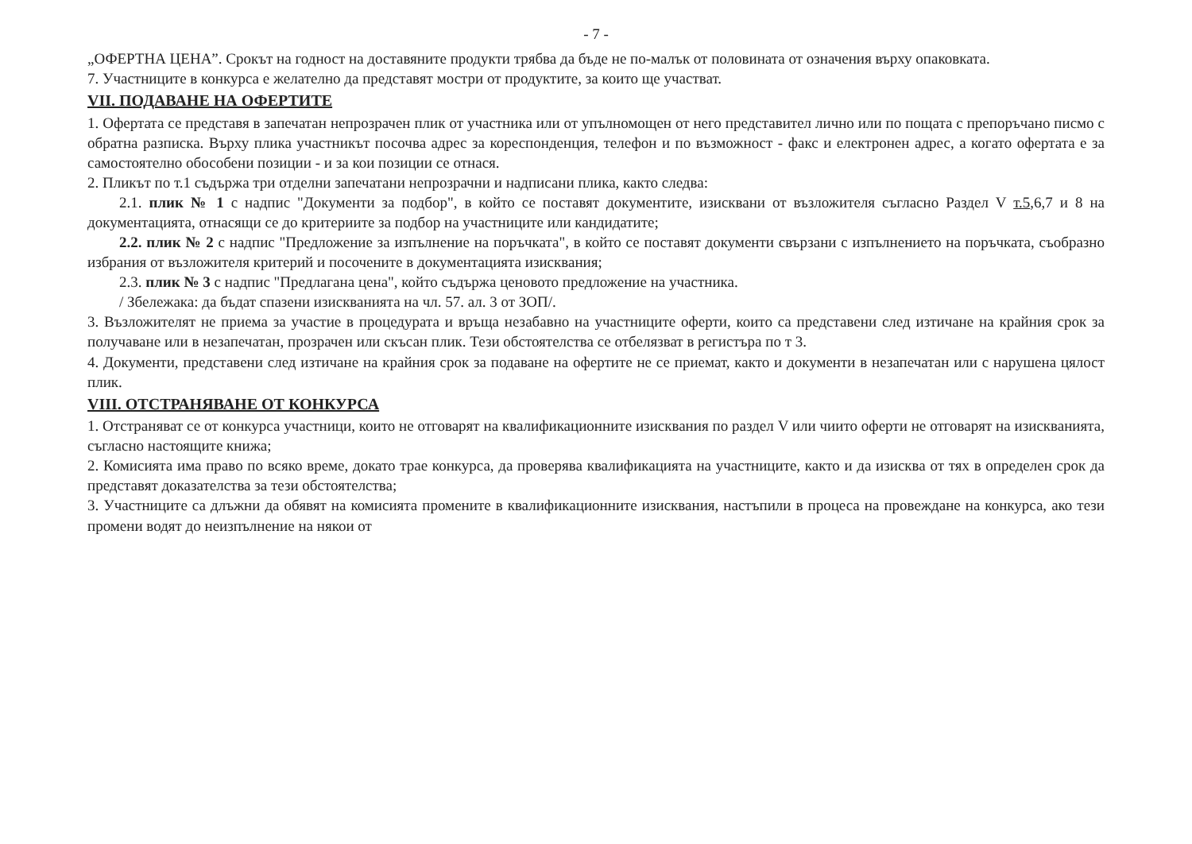- 7 -
„ОФЕРТНА ЦЕНА”. Срокът на годност на доставяните продукти трябва да бъде не по-малък от половината от означения върху опаковката.
7. Участниците в конкурса е желателно да представят мостри от продуктите, за които ще участват.
VII. ПОДАВАНЕ НА ОФЕРТИТЕ
1. Офертата се представя в запечатан непрозрачен плик от участника или от упълномощен от него представител лично или по пощата с препоръчано писмо с обратна разписка. Върху плика участникът посочва адрес за кореспонденция, телефон и по възможност - факс и електронен адрес, а когато офертата е за самостоятелно обособени позиции - и за кои позиции се отнася.
2. Пликът по т.1 съдържа три отделни запечатани непрозрачни и надписани плика, както следва:
2.1. плик № 1 с надпис "Документи за подбор", в който се поставят документите, изисквани от възложителя съгласно Раздел V т.5,6,7 и 8 на документацията, отнасящи се до критериите за подбор на участниците или кандидатите;
2.2. плик № 2 с надпис "Предложение за изпълнение на поръчката", в който се поставят документи свързани с изпълнението на поръчката, съобразно избрания от възложителя критерий и посочените в документацията изисквания;
2.3. плик № 3 с надпис "Предлагана цена", който съдържа ценовото предложение на участника.
/ Збележака: да бъдат спазени изискванията на чл. 57. ал. 3 от ЗОП/.
3. Възложителят не приема за участие в процедурата и връща незабавно на участниците оферти, които са представени след изтичане на крайния срок за получаване или в незапечатан, прозрачен или скъсан плик. Тези обстоятелства се отбелязват в регистъра по т 3.
4. Документи, представени след изтичане на крайния срок за подаване на офертите не се приемат, както и документи в незапечатан или с нарушена цялост плик.
VIII. ОТСТРАНЯВАНЕ ОТ КОНКУРСА
1. Отстраняват се от конкурса участници, които не отговарят на квалификационните изисквания по раздел V или чиито оферти не отговарят на изискванията, съгласно настоящите книжа;
2. Комисията има право по всяко време, докато трае конкурса, да проверява квалификацията на участниците, както и да изисква от тях в определен срок да представят доказателства за тези обстоятелства;
3. Участниците са длъжни да обявят на комисията промените в квалификационните изисквания, настъпили в процеса на провеждане на конкурса, ако тези промени водят до неизпълнение на някои от